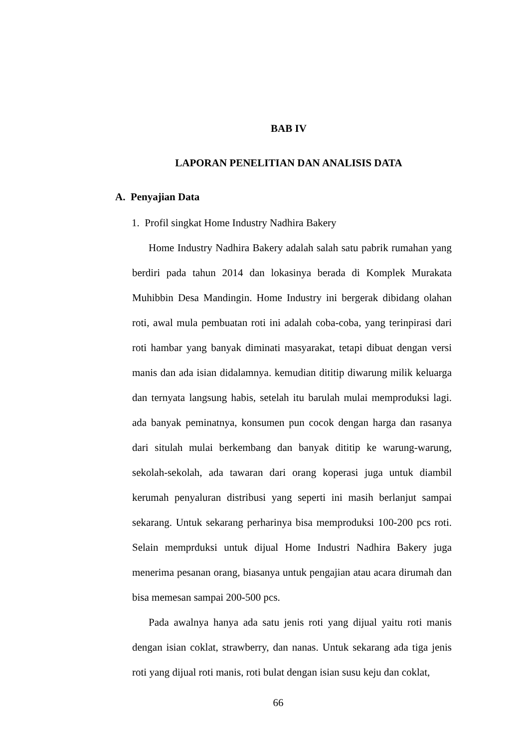BAB IV
LAPORAN PENELITIAN DAN ANALISIS DATA
A. Penyajian Data
1. Profil singkat Home Industry Nadhira Bakery
Home Industry Nadhira Bakery adalah salah satu pabrik rumahan yang berdiri pada tahun 2014 dan lokasinya berada di Komplek Murakata Muhibbin Desa Mandingin. Home Industry ini bergerak dibidang olahan roti, awal mula pembuatan roti ini adalah coba-coba, yang terinpirasi dari roti hambar yang banyak diminati masyarakat, tetapi dibuat dengan versi manis dan ada isian didalamnya. kemudian dititip diwarung milik keluarga dan ternyata langsung habis, setelah itu barulah mulai memproduksi lagi. ada banyak peminatnya, konsumen pun cocok dengan harga dan rasanya dari situlah mulai berkembang dan banyak dititip ke warung-warung, sekolah-sekolah, ada tawaran dari orang koperasi juga untuk diambil kerumah penyaluran distribusi yang seperti ini masih berlanjut sampai sekarang. Untuk sekarang perharinya bisa memproduksi 100-200 pcs roti. Selain memprduksi untuk dijual Home Industri Nadhira Bakery juga menerima pesanan orang, biasanya untuk pengajian atau acara dirumah dan bisa memesan sampai 200-500 pcs.
Pada awalnya hanya ada satu jenis roti yang dijual yaitu roti manis dengan isian coklat, strawberry, dan nanas. Untuk sekarang ada tiga jenis roti yang dijual roti manis, roti bulat dengan isian susu keju dan coklat,
66